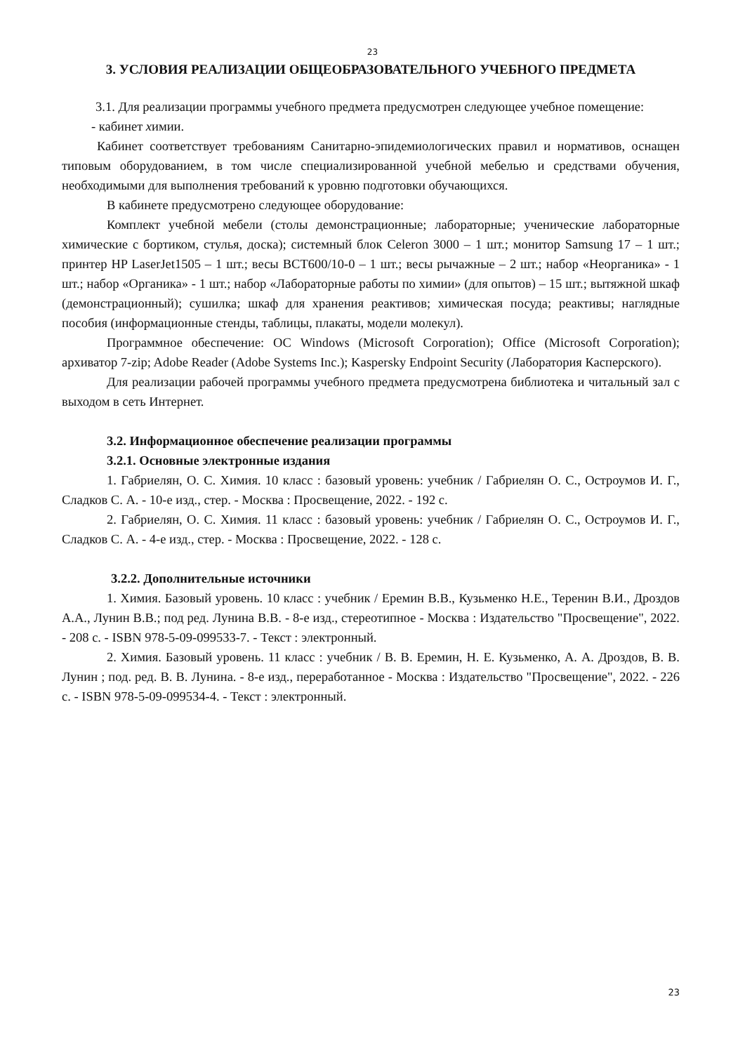23
3. УСЛОВИЯ РЕАЛИЗАЦИИ ОБЩЕОБРАЗОВАТЕЛЬНОГО УЧЕБНОГО ПРЕДМЕТА
3.1. Для реализации программы учебного предмета предусмотрен следующее учебное помещение:
- кабинет химии.
Кабинет соответствует требованиям Санитарно-эпидемиологических правил и нормативов, оснащен типовым оборудованием, в том числе специализированной учебной мебелью и средствами обучения, необходимыми для выполнения требований к уровню подготовки обучающихся.
В кабинете предусмотрено следующее оборудование:
Комплект учебной мебели (столы демонстрационные; лабораторные; ученические лабораторные химические с бортиком, стулья, доска); системный блок Celeron 3000 – 1 шт.; монитор Samsung 17 – 1 шт.; принтер HP LaserJet1505 – 1 шт.; весы ВСТ600/10-0 – 1 шт.; весы рычажные – 2 шт.; набор «Неорганика» - 1 шт.; набор «Органика» - 1 шт.; набор «Лабораторные работы по химии» (для опытов) – 15 шт.; вытяжной шкаф (демонстрационный); сушилка; шкаф для хранения реактивов; химическая посуда; реактивы; наглядные пособия (информационные стенды, таблицы, плакаты, модели молекул).
Программное обеспечение: ОС Windows (Microsoft Corporation); Office (Microsoft Corporation); архиватор 7-zip; Adobe Reader (Adobe Systems Inc.); Kaspersky Endpoint Security (Лаборатория Касперского).
Для реализации рабочей программы учебного предмета предусмотрена библиотека и читальный зал с выходом в сеть Интернет.
3.2. Информационное обеспечение реализации программы
3.2.1. Основные электронные издания
1. Габриелян, О. С. Химия. 10 класс : базовый уровень: учебник / Габриелян О. С., Остроумов И. Г., Сладков С. А. - 10-е изд., стер. - Москва : Просвещение, 2022. - 192 с.
2. Габриелян, О. С. Химия. 11 класс : базовый уровень: учебник / Габриелян О. С., Остроумов И. Г., Сладков С. А. - 4-е изд., стер. - Москва : Просвещение, 2022. - 128 с.
3.2.2. Дополнительные источники
1. Химия. Базовый уровень. 10 класс : учебник / Еремин В.В., Кузьменко Н.Е., Теренин В.И., Дроздов А.А., Лунин В.В.; под ред. Лунина В.В. - 8-е изд., стереотипное - Москва : Издательство "Просвещение", 2022. - 208 с. - ISBN 978-5-09-099533-7. - Текст : электронный.
2. Химия. Базовый уровень. 11 класс : учебник / В. В. Еремин, Н. Е. Кузьменко, А. А. Дроздов, В. В. Лунин ; под. ред. В. В. Лунина. - 8-е изд., переработанное - Москва : Издательство "Просвещение", 2022. - 226 с. - ISBN 978-5-09-099534-4. - Текст : электронный.
23